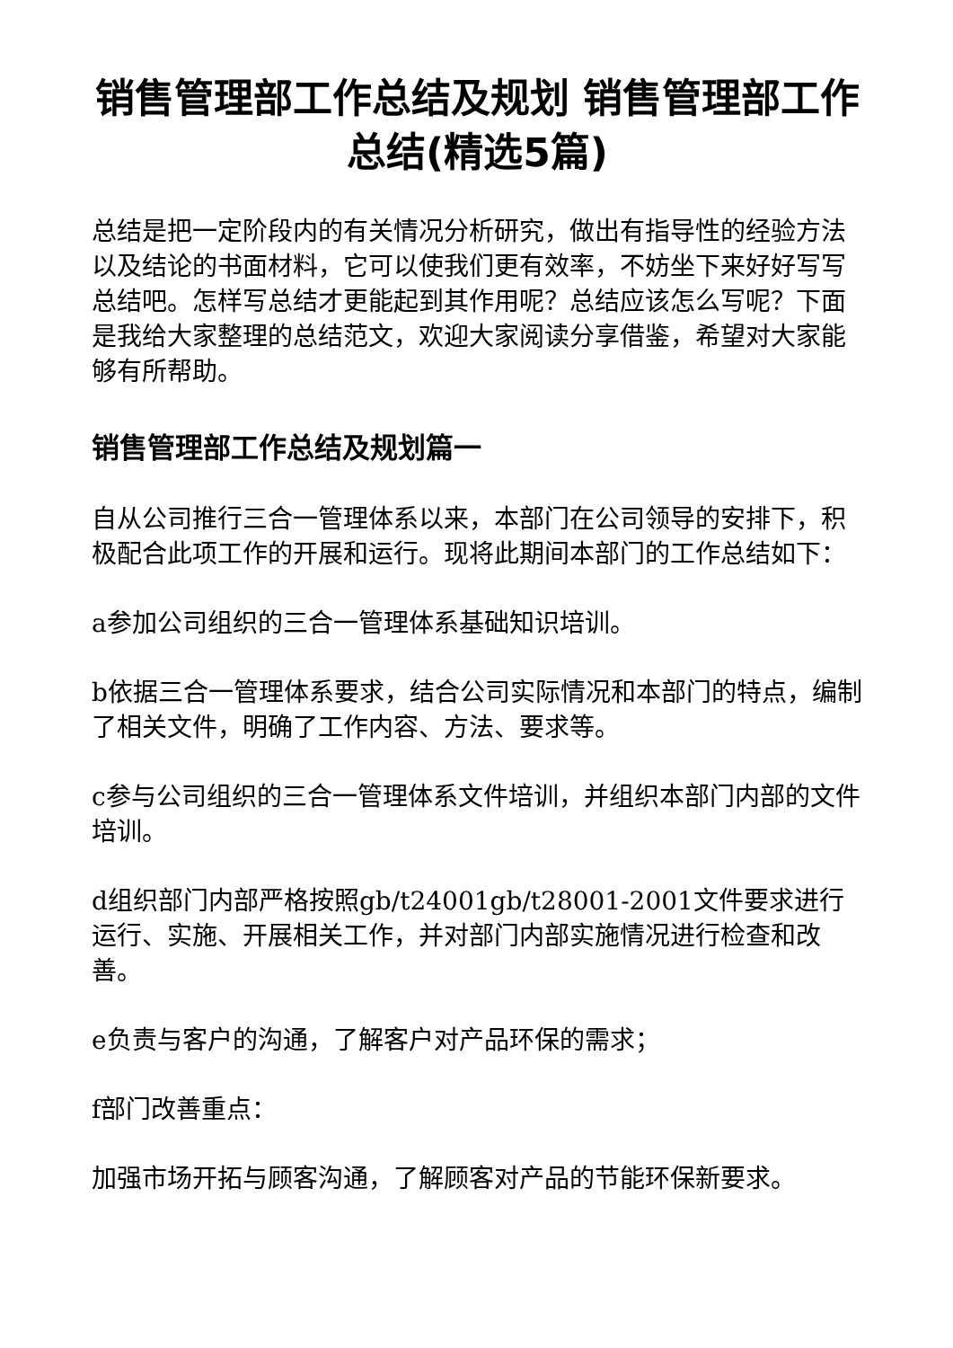销售管理部工作总结及规划 销售管理部工作总结(精选5篇)
总结是把一定阶段内的有关情况分析研究，做出有指导性的经验方法以及结论的书面材料，它可以使我们更有效率，不妨坐下来好好写写总结吧。怎样写总结才更能起到其作用呢？总结应该怎么写呢？下面是我给大家整理的总结范文，欢迎大家阅读分享借鉴，希望对大家能够有所帮助。
销售管理部工作总结及规划篇一
自从公司推行三合一管理体系以来，本部门在公司领导的安排下，积极配合此项工作的开展和运行。现将此期间本部门的工作总结如下：
a参加公司组织的三合一管理体系基础知识培训。
b依据三合一管理体系要求，结合公司实际情况和本部门的特点，编制了相关文件，明确了工作内容、方法、要求等。
c参与公司组织的三合一管理体系文件培训，并组织本部门内部的文件培训。
d组织部门内部严格按照gb/t24001gb/t28001-2001文件要求进行运行、实施、开展相关工作，并对部门内部实施情况进行检查和改善。
e负责与客户的沟通，了解客户对产品环保的需求；
f部门改善重点：
加强市场开拓与顾客沟通，了解顾客对产品的节能环保新要求。